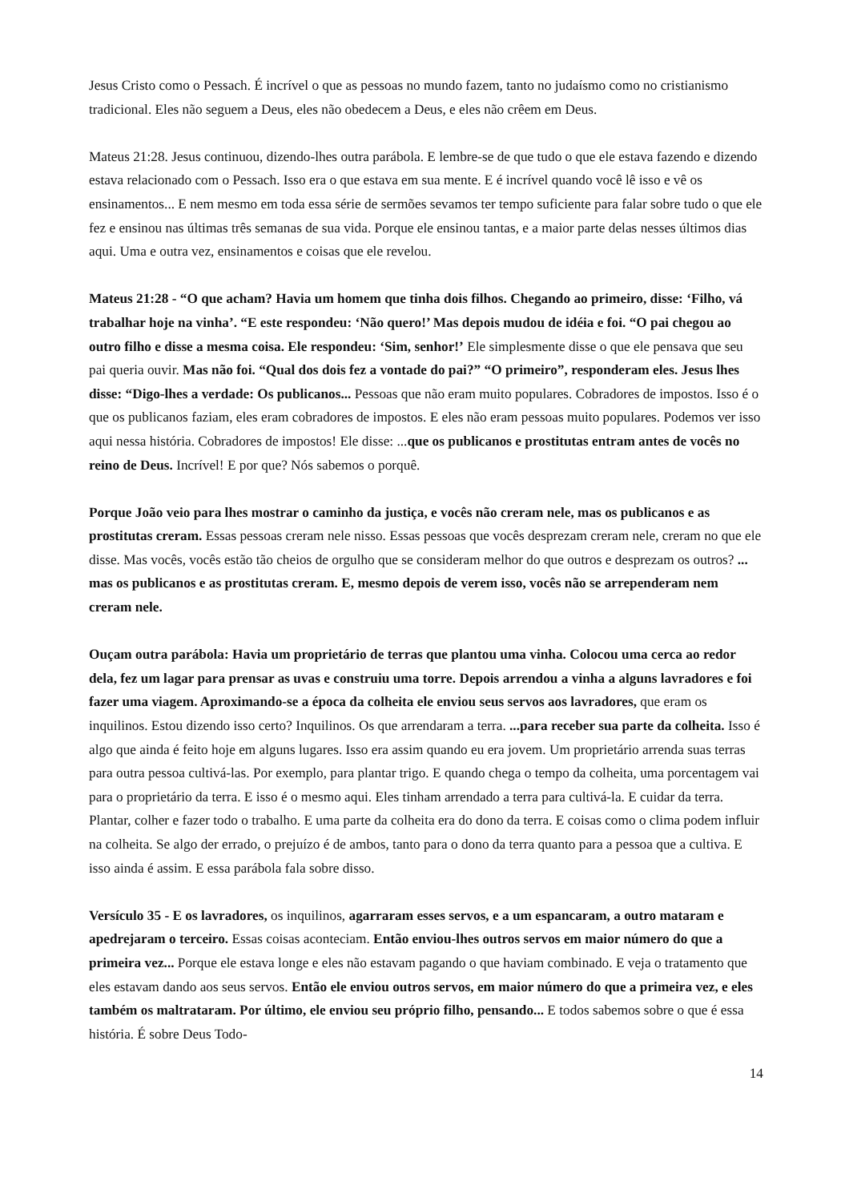Jesus Cristo como o Pessach. É incrível o que as pessoas no mundo fazem, tanto no judaísmo como no cristianismo tradicional. Eles não seguem a Deus, eles não obedecem a Deus, e eles não crêem em Deus.
Mateus 21:28. Jesus continuou, dizendo-lhes outra parábola. E lembre-se de que tudo o que ele estava fazendo e dizendo estava relacionado com o Pessach. Isso era o que estava em sua mente. E é incrível quando você lê isso e vê os ensinamentos... E nem mesmo em toda essa série de sermões sevamos ter tempo suficiente para falar sobre tudo o que ele fez e ensinou nas últimas três semanas de sua vida. Porque ele ensinou tantas, e a maior parte delas nesses últimos dias aqui. Uma e outra vez, ensinamentos e coisas que ele revelou.
Mateus 21:28 - “O que acham? Havia um homem que tinha dois filhos. Chegando ao primeiro, disse: ‘Filho, vá trabalhar hoje na vinha’. “E este respondeu: ‘Não quero!’ Mas depois mudou de idéia e foi. “O pai chegou ao outro filho e disse a mesma coisa. Ele respondeu: ‘Sim, senhor!’ Ele simplesmente disse o que ele pensava que seu pai queria ouvir. Mas não foi. “Qual dos dois fez a vontade do pai?” “O primeiro”, responderam eles. Jesus lhes disse: “Digo-lhes a verdade: Os publicanos... Pessoas que não eram muito populares. Cobradores de impostos. Isso é o que os publicanos faziam, eles eram cobradores de impostos. E eles não eram pessoas muito populares. Podemos ver isso aqui nessa história. Cobradores de impostos! Ele disse: ...que os publicanos e prostitutas entram antes de vocês no reino de Deus. Incrível! E por que? Nós sabemos o porquê.
Porque João veio para lhes mostrar o caminho da justiça, e vocês não creram nele, mas os publicanos e as prostitutas creram. Essas pessoas creram nele nisso. Essas pessoas que vocês desprezam creram nele, creram no que ele disse. Mas vocês, vocês estão tão cheios de orgulho que se consideram melhor do que outros e desprezam os outros? ... mas os publicanos e as prostitutas creram. E, mesmo depois de verem isso, vocês não se arrependeram nem creram nele.
Ouçam outra parábola: Havia um proprietário de terras que plantou uma vinha. Colocou uma cerca ao redor dela, fez um lagar para prensar as uvas e construiu uma torre. Depois arrendou a vinha a alguns lavradores e foi fazer uma viagem. Aproximando-se a época da colheita ele enviou seus servos aos lavradores, que eram os inquilinos. Estou dizendo isso certo? Inquilinos. Os que arrendaram a terra. ...para receber sua parte da colheita. Isso é algo que ainda é feito hoje em alguns lugares. Isso era assim quando eu era jovem. Um proprietário arrenda suas terras para outra pessoa cultivá-las. Por exemplo, para plantar trigo. E quando chega o tempo da colheita, uma porcentagem vai para o proprietário da terra. E isso é o mesmo aqui. Eles tinham arrendado a terra para cultivá-la. E cuidar da terra. Plantar, colher e fazer todo o trabalho. E uma parte da colheita era do dono da terra. E coisas como o clima podem influir na colheita. Se algo der errado, o prejuízo é de ambos, tanto para o dono da terra quanto para a pessoa que a cultiva. E isso ainda é assim. E essa parábola fala sobre disso.
Versículo 35 - E os lavradores, os inquilinos, agarraram esses servos, e a um espancaram, a outro mataram e apedrejaram o terceiro. Essas coisas aconteciam. Então enviou-lhes outros servos em maior número do que a primeira vez... Porque ele estava longe e eles não estavam pagando o que haviam combinado. E veja o tratamento que eles estavam dando aos seus servos. Então ele enviou outros servos, em maior número do que a primeira vez, e eles também os maltrataram. Por último, ele enviou seu próprio filho, pensando... E todos sabemos sobre o que é essa história. É sobre Deus Todo-
14